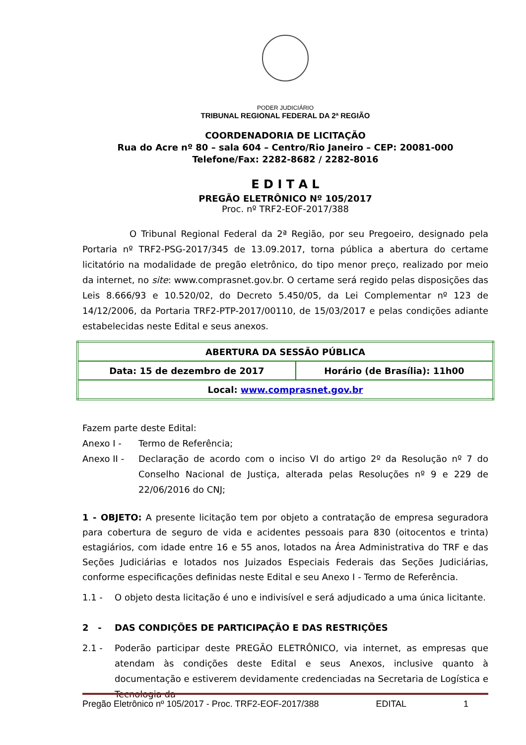PODER JUDICIÁRIO
TRIBUNAL REGIONAL FEDERAL DA 2ª REGIÃO
COORDENADORIA DE LICITAÇÃO
Rua do Acre nº 80 – sala 604 – Centro/Rio Janeiro – CEP: 20081-000
Telefone/Fax: 2282-8682 / 2282-8016
E D I T A L
PREGÃO ELETRÔNICO Nº 105/2017
Proc. nº TRF2-EOF-2017/388
O Tribunal Regional Federal da 2ª Região, por seu Pregoeiro, designado pela Portaria nº TRF2-PSG-2017/345 de 13.09.2017, torna pública a abertura do certame licitatório na modalidade de pregão eletrônico, do tipo menor preço, realizado por meio da internet, no site: www.comprasnet.gov.br. O certame será regido pelas disposições das Leis 8.666/93 e 10.520/02, do Decreto 5.450/05, da Lei Complementar nº 123 de 14/12/2006, da Portaria TRF2-PTP-2017/00110, de 15/03/2017 e pelas condições adiante estabelecidas neste Edital e seus anexos.
| ABERTURA DA SESSÃO PÚBLICA | |
| Data: 15 de dezembro de 2017 | Horário (de Brasília): 11h00 |
| Local: www.comprasnet.gov.br | |
Fazem parte deste Edital:
Anexo I - Termo de Referência;
Anexo II -
Declaração de acordo com o inciso VI do artigo 2º da Resolução nº 7 do Conselho Nacional de Justiça, alterada pelas Resoluções nº 9 e 229 de 22/06/2016 do CNJ;
1 - OBJETO: A presente licitação tem por objeto a contratação de empresa seguradora para cobertura de seguro de vida e acidentes pessoais para 830 (oitocentos e trinta) estagiários, com idade entre 16 e 55 anos, lotados na Área Administrativa do TRF e das Seções Judiciárias e lotados nos Juizados Especiais Federais das Seções Judiciárias, conforme especificações definidas neste Edital e seu Anexo I - Termo de Referência.
1.1 - O objeto desta licitação é uno e indivisível e será adjudicado a uma única licitante.
2 - DAS CONDIÇÕES DE PARTICIPAÇÃO E DAS RESTRIÇÕES
2.1 -
Poderão participar deste PREGÃO ELETRÔNICO, via internet, as empresas que atendam às condições deste Edital e seus Anexos, inclusive quanto à documentação e estiverem devidamente credenciadas na Secretaria de Logística e Tecnologia da
Pregão Eletrônico nº 105/2017 - Proc. TRF2-EOF-2017/388 EDITAL 1